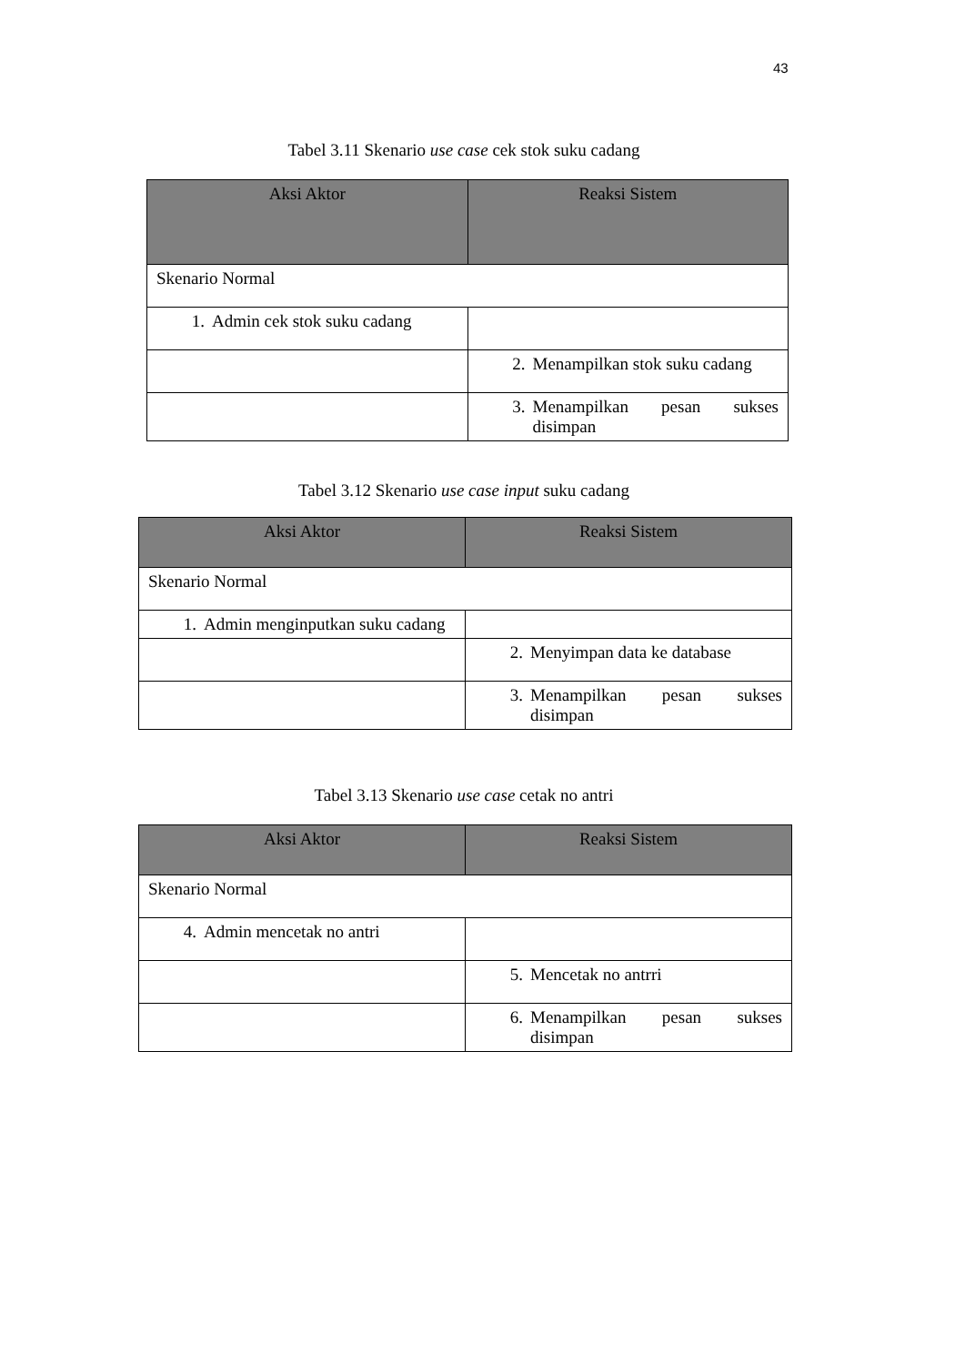43
Tabel 3.11 Skenario use case cek stok suku cadang
| Aksi Aktor | Reaksi Sistem |
| --- | --- |
| Skenario Normal | |
| 1. Admin cek stok suku cadang | |
| | 2. Menampilkan stok suku cadang |
| | 3. Menampilkan pesan sukses disimpan |
Tabel 3.12 Skenario use case input suku cadang
| Aksi Aktor | Reaksi Sistem |
| --- | --- |
| Skenario Normal | |
| 1. Admin menginputkan suku cadang | |
| | 2. Menyimpan data ke database |
| | 3. Menampilkan pesan sukses disimpan |
Tabel 3.13 Skenario use case cetak no antri
| Aksi Aktor | Reaksi Sistem |
| --- | --- |
| Skenario Normal | |
| 4. Admin mencetak no antri | |
| | 5. Mencetak no antrri |
| | 6. Menampilkan pesan sukses disimpan |